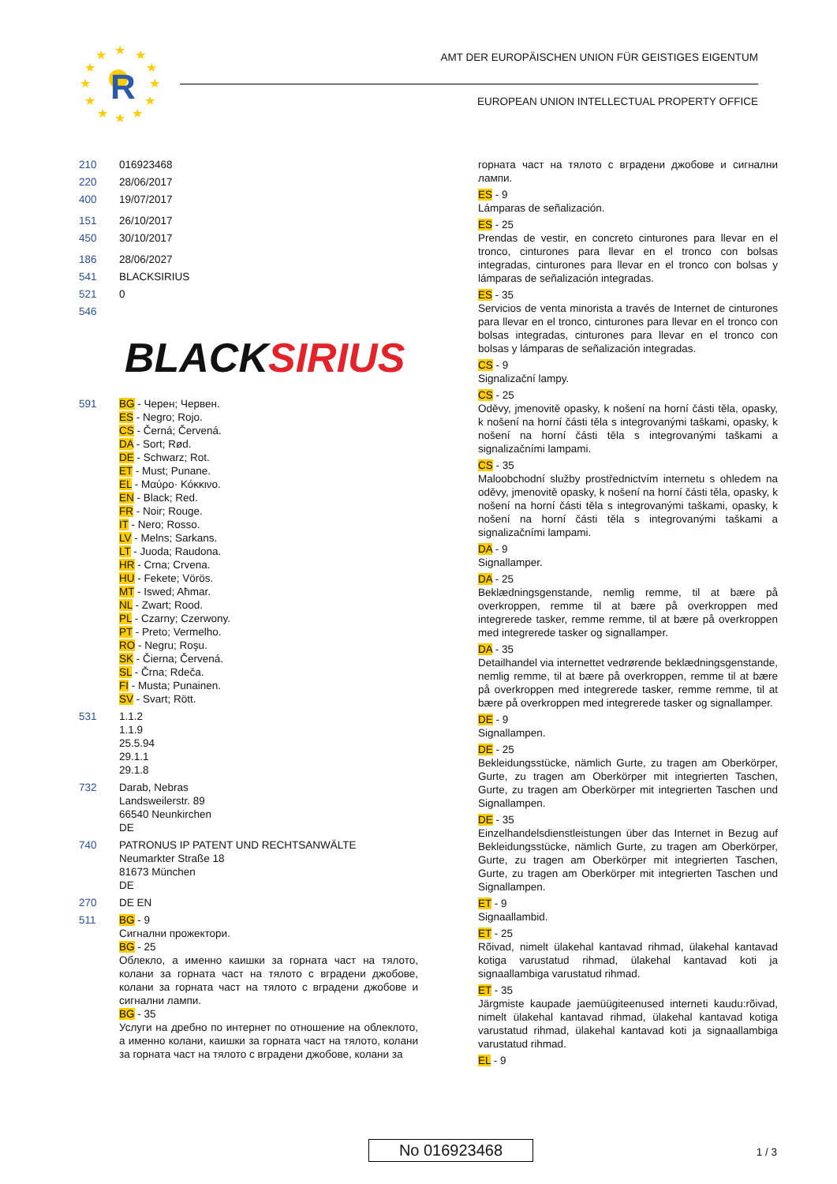★
★
★
★
★
★
★
★
★
★
★
★
R
AMT DER EUROPÄISCHEN UNION FÜR GEISTIGES EIGENTUM
EUROPEAN UNION INTELLECTUAL PROPERTY OFFICE
210 016923468
220 28/06/2017
400 19/07/2017
151 26/10/2017
450 30/10/2017
186 28/06/2027
541 BLACKSIRIUS
521 0
546
BLACKSIRIUS
591 BG - Черен; Червен.
ES - Negro; Rojo.
CS - Černá; Červená.
DA - Sort; Rød.
DE - Schwarz; Rot.
ET - Must; Punane.
EL - Μαύρο· Κόκκινο.
EN - Black; Red.
FR - Noir; Rouge.
IT - Nero; Rosso.
LV - Melns; Sarkans.
LT - Juoda; Raudona.
HR - Crna; Crvena.
HU - Fekete; Vörös.
MT - Iswed; Aħmar.
NL - Zwart; Rood.
PL - Czarny; Czerwony.
PT - Preto; Vermelho.
RO - Negru; Roşu.
SK - Čierna; Červená.
SL - Črna; Rdeča.
FI - Musta; Punainen.
SV - Svart; Rött.
531 1.1.2
1.1.9
25.5.94
29.1.1
29.1.8
732 Darab, Nebras
Landsweilerstr. 89
66540 Neunkirchen
DE
740 PATRONUS IP PATENT UND RECHTSANWÄLTE
Neumarkter Straße 18
81673 München
DE
270 DE EN
511 BG - 9
Сигнални прожектори.
BG - 25
Облекло, а именно каишки за горната част на тялото, колани за горната част на тялото с вградени джобове, колани за горната част на тялото с вградени джобове и сигнални лампи.
BG - 35
Услуги на дребно по интернет по отношение на облеклото, а именно колани, каишки за горната част на тялото, колани за горната част на тялото с вградени джобове, колани за
горната част на тялото с вградени джобове и сигнални лампи.
ES - 9
Lámparas de señalización.
ES - 25
Prendas de vestir, en concreto cinturones para llevar en el tronco, cinturones para llevar en el tronco con bolsas integradas, cinturones para llevar en el tronco con bolsas y lámparas de señalización integradas.
ES - 35
Servicios de venta minorista a través de Internet de cinturones para llevar en el tronco, cinturones para llevar en el tronco con bolsas integradas, cinturones para llevar en el tronco con bolsas y lámparas de señalización integradas.
CS - 9
Signalizační lampy.
CS - 25
Oděvy, jmenovitě opasky, k nošení na horní části těla, opasky, k nošení na horní části těla s integrovanými taškami, opasky, k nošení na horní části těla s integrovanými taškami a signalizačními lampami.
CS - 35
Maloobchodní služby prostřednictvím internetu s ohledem na oděvy, jmenovitě opasky, k nošení na horní části těla, opasky, k nošení na horní části těla s integrovanými taškami, opasky, k nošení na horní části těla s integrovanými taškami a signalizačními lampami.
DA - 9
Signallamper.
DA - 25
Beklædningsgenstande, nemlig remme, til at bære på overkroppen, remme til at bære på overkroppen med integrerede tasker, remme remme, til at bære på overkroppen med integrerede tasker og signallamper.
DA - 35
Detailhandel via internettet vedrørende beklædningsgenstande, nemlig remme, til at bære på overkroppen, remme til at bære på overkroppen med integrerede tasker, remme remme, til at bære på overkroppen med integrerede tasker og signallamper.
DE - 9
Signallampen.
DE - 25
Bekleidungsstücke, nämlich Gurte, zu tragen am Oberkörper, Gurte, zu tragen am Oberkörper mit integrierten Taschen, Gurte, zu tragen am Oberkörper mit integrierten Taschen und Signallampen.
DE - 35
Einzelhandelsdienstleistungen über das Internet in Bezug auf Bekleidungsstücke, nämlich Gurte, zu tragen am Oberkörper, Gurte, zu tragen am Oberkörper mit integrierten Taschen, Gurte, zu tragen am Oberkörper mit integrierten Taschen und Signallampen.
ET - 9
Signaallambid.
ET - 25
Rõivad, nimelt ülakehal kantavad rihmad, ülakehal kantavad kotiga varustatud rihmad, ülakehal kantavad koti ja signaallambiga varustatud rihmad.
ET - 35
Järgmiste kaupade jaemüügiteenused interneti kaudu:rõivad, nimelt ülakehal kantavad rihmad, ülakehal kantavad kotiga varustatud rihmad, ülakehal kantavad koti ja signaallambiga varustatud rihmad.
EL - 9
No 016923468 1 / 3